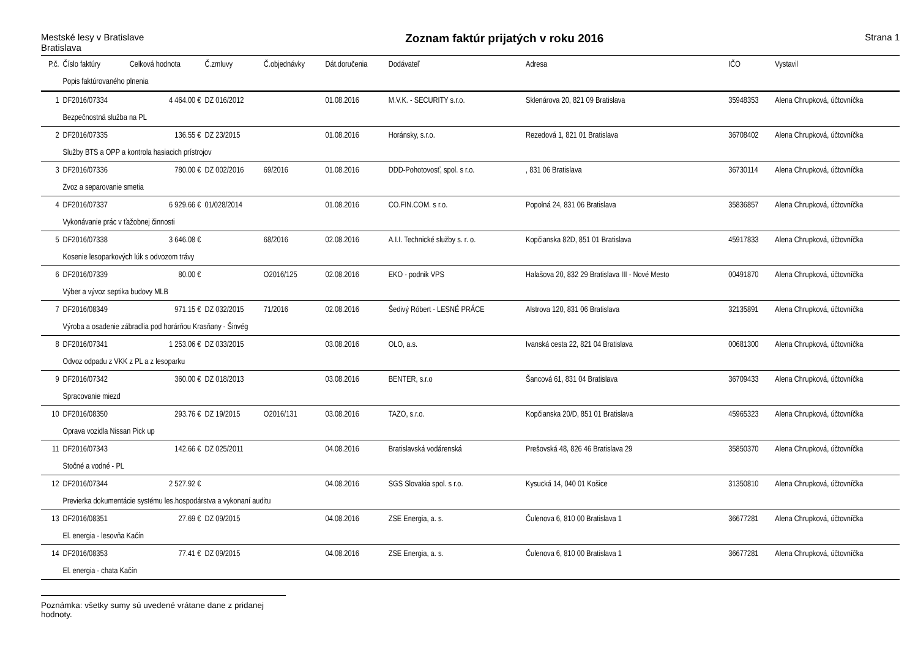Mestské lesy v Bratislave
Bratislava
Zoznam faktúr prijatých v roku 2016
Strana 1
| P.č. | Číslo faktúry | Celková hodnota | Č.zmluvy | Č.objednávky | Dát.doručenia | Dodávateľ | Adresa | IČO | Vystavil |
| --- | --- | --- | --- | --- | --- | --- | --- | --- | --- |
| | Popis faktúrovaného plnenia | | | | | | | | |
| 1 | DF2016/07334 | 4 464.00 € | DZ 016/2012 | | 01.08.2016 | M.V.K. - SECURITY s.r.o. | Sklenárova 20, 821 09 Bratislava | 35948353 | Alena Chrupková, účtovníčka |
| | Bezpečnostná služba na PL | | | | | | | | |
| 2 | DF2016/07335 | 136.55 € | DZ 23/2015 | | 01.08.2016 | Horánsky, s.r.o. | Rezedová 1, 821 01 Bratislava | 36708402 | Alena Chrupková, účtovníčka |
| | Služby BTS a OPP a kontrola hasiacich prístrojov | | | | | | | | |
| 3 | DF2016/07336 | 780.00 € | DZ 002/2016 | 69/2016 | 01.08.2016 | DDD-Pohotovosť, spol. s r.o. | , 831 06 Bratislava | 36730114 | Alena Chrupková, účtovníčka |
| | Zvoz a separovanie smetia | | | | | | | | |
| 4 | DF2016/07337 | 6 929.66 € | 01/028/2014 | | 01.08.2016 | CO.FIN.COM. s r.o. | Popolná 24, 831 06 Bratislava | 35836857 | Alena Chrupková, účtovníčka |
| | Vykonávanie prác v ťažobnej činnosti | | | | | | | | |
| 5 | DF2016/07338 | 3 646.08 € | | 68/2016 | 02.08.2016 | A.I.I. Technické služby s. r. o. | Kopčianska 82D, 851 01 Bratislava | 45917833 | Alena Chrupková, účtovníčka |
| | Kosenie lesoparkových lúk s odvozom trávy | | | | | | | | |
| 6 | DF2016/07339 | 80.00 € | | O2016/125 | 02.08.2016 | EKO - podnik VPS | Halašova 20, 832 29 Bratislava III - Nové Mesto | 00491870 | Alena Chrupková, účtovníčka |
| | Výber a vývoz septika budovy MLB | | | | | | | | |
| 7 | DF2016/08349 | 971.15 € | DZ 032/2015 | 71/2016 | 02.08.2016 | Šedivý Róbert - LESNÉ PRÁCE | Alstrova 120, 831 06 Bratislava | 32135891 | Alena Chrupková, účtovníčka |
| | Výroba a osadenie zábradlia pod horárňou Krasňany - Šinvég | | | | | | | | |
| 8 | DF2016/07341 | 1 253.06 € | DZ 033/2015 | | 03.08.2016 | OLO, a.s. | Ivanská cesta 22, 821 04 Bratislava | 00681300 | Alena Chrupková, účtovníčka |
| | Odvoz odpadu z VKK z PL a z lesoparku | | | | | | | | |
| 9 | DF2016/07342 | 360.00 € | DZ 018/2013 | | 03.08.2016 | BENTER, s.r.o | Šancová 61, 831 04 Bratislava | 36709433 | Alena Chrupková, účtovníčka |
| | Spracovanie miezd | | | | | | | | |
| 10 | DF2016/08350 | 293.76 € | DZ 19/2015 | O2016/131 | 03.08.2016 | TAZO, s.r.o. | Kopčianska 20/D, 851 01 Bratislava | 45965323 | Alena Chrupková, účtovníčka |
| | Oprava vozidla Nissan Pick up | | | | | | | | |
| 11 | DF2016/07343 | 142.66 € | DZ 025/2011 | | 04.08.2016 | Bratislavská vodárenská | Prešovská 48, 826 46 Bratislava 29 | 35850370 | Alena Chrupková, účtovníčka |
| | Stočné a vodné - PL | | | | | | | | |
| 12 | DF2016/07344 | 2 527.92 € | | | 04.08.2016 | SGS Slovakia spol. s r.o. | Kysucká 14, 040 01 Košice | 31350810 | Alena Chrupková, účtovníčka |
| | Previerka dokumentácie systému les.hospodárstva a vykonaní auditu | | | | | | | | |
| 13 | DF2016/08351 | 27.69 € | DZ 09/2015 | | 04.08.2016 | ZSE Energia, a. s. | Čulenova 6, 810 00 Bratislava 1 | 36677281 | Alena Chrupková, účtovníčka |
| | El. energia - lesovňa Kačín | | | | | | | | |
| 14 | DF2016/08353 | 77.41 € | DZ 09/2015 | | 04.08.2016 | ZSE Energia, a. s. | Čulenova 6, 810 00 Bratislava 1 | 36677281 | Alena Chrupková, účtovníčka |
| | El. energia - chata Kačín | | | | | | | | |
Poznámka: všetky sumy sú uvedené vrátane dane z pridanej hodnoty.